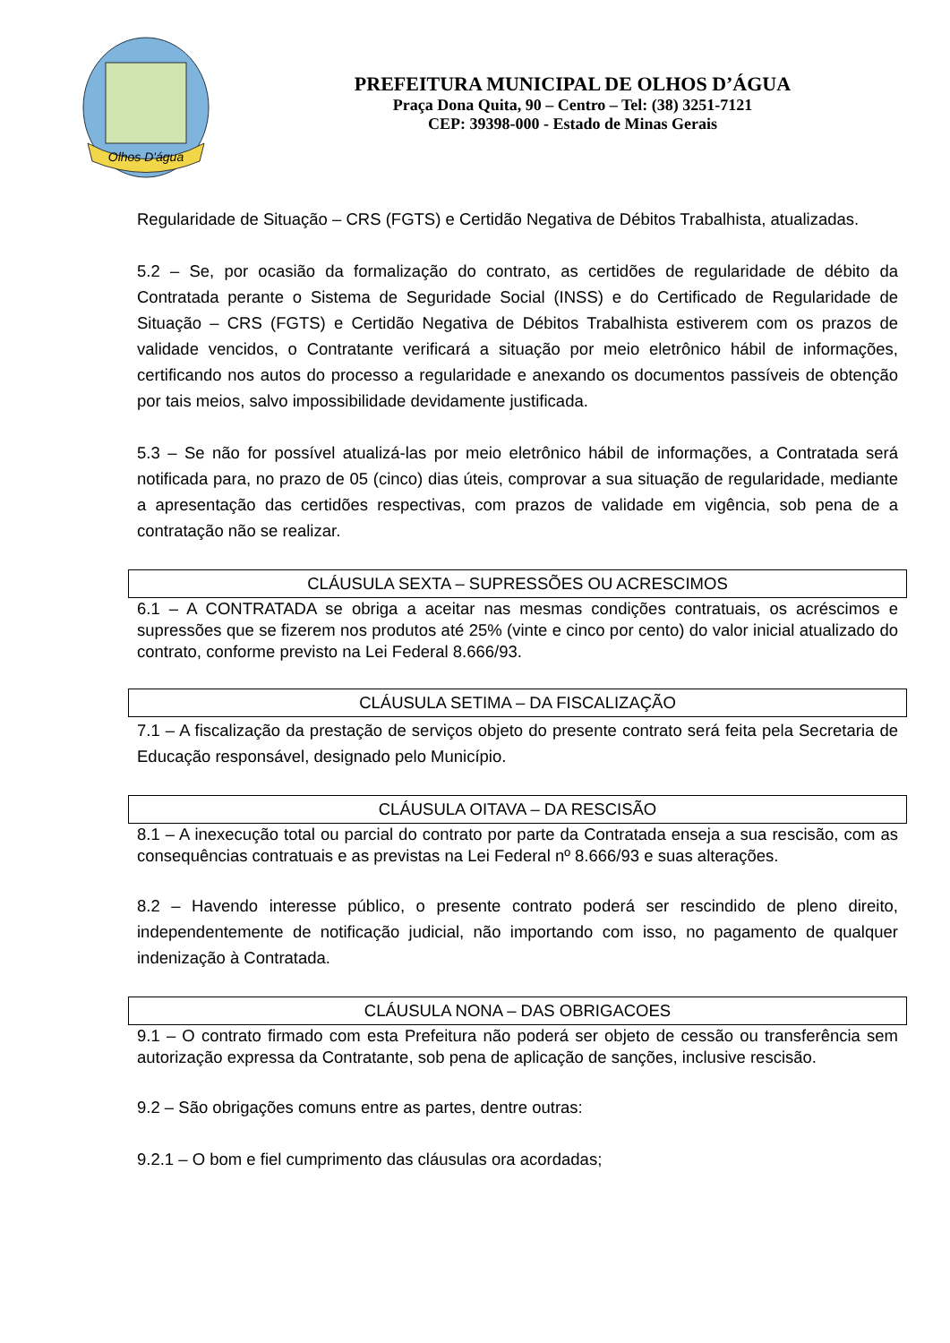Olhos D'água
PREFEITURA MUNICIPAL DE OLHOS D’ÁGUA
Praça Dona Quita, 90 – Centro – Tel: (38) 3251-7121
CEP: 39398-000 - Estado de Minas Gerais
Regularidade de Situação – CRS (FGTS) e Certidão Negativa de Débitos Trabalhista, atualizadas.
5.2 – Se, por ocasião da formalização do contrato, as certidões de regularidade de débito da Contratada perante o Sistema de Seguridade Social (INSS) e do Certificado de Regularidade de Situação – CRS (FGTS) e Certidão Negativa de Débitos Trabalhista estiverem com os prazos de validade vencidos, o Contratante verificará a situação por meio eletrônico hábil de informações, certificando nos autos do processo a regularidade e anexando os documentos passíveis de obtenção por tais meios, salvo impossibilidade devidamente justificada.
5.3 – Se não for possível atualizá-las por meio eletrônico hábil de informações, a Contratada será notificada para, no prazo de 05 (cinco) dias úteis, comprovar a sua situação de regularidade, mediante a apresentação das certidões respectivas, com prazos de validade em vigência, sob pena de a contratação não se realizar.
CLÁUSULA SEXTA – SUPRESSÕES OU ACRESCIMOS
6.1 – A CONTRATADA se obriga a aceitar nas mesmas condições contratuais, os acréscimos e supressões que se fizerem nos produtos até 25% (vinte e cinco por cento) do valor inicial atualizado do contrato, conforme previsto na Lei Federal 8.666/93.
CLÁUSULA SETIMA – DA FISCALIZAÇÃO
7.1 – A fiscalização da prestação de serviços objeto do presente contrato será feita pela Secretaria de Educação responsável, designado pelo Município.
CLÁUSULA OITAVA – DA RESCISÃO
8.1 – A inexecução total ou parcial do contrato por parte da Contratada enseja a sua rescisão, com as consequências contratuais e as previstas na Lei Federal nº 8.666/93 e suas alterações.
8.2 – Havendo interesse público, o presente contrato poderá ser rescindido de pleno direito, independentemente de notificação judicial, não importando com isso, no pagamento de qualquer indenização à Contratada.
CLÁUSULA NONA – DAS OBRIGACOES
9.1 – O contrato firmado com esta Prefeitura não poderá ser objeto de cessão ou transferência sem autorização expressa da Contratante, sob pena de aplicação de sanções, inclusive rescisão.
9.2 – São obrigações comuns entre as partes, dentre outras:
9.2.1 – O bom e fiel cumprimento das cláusulas ora acordadas;